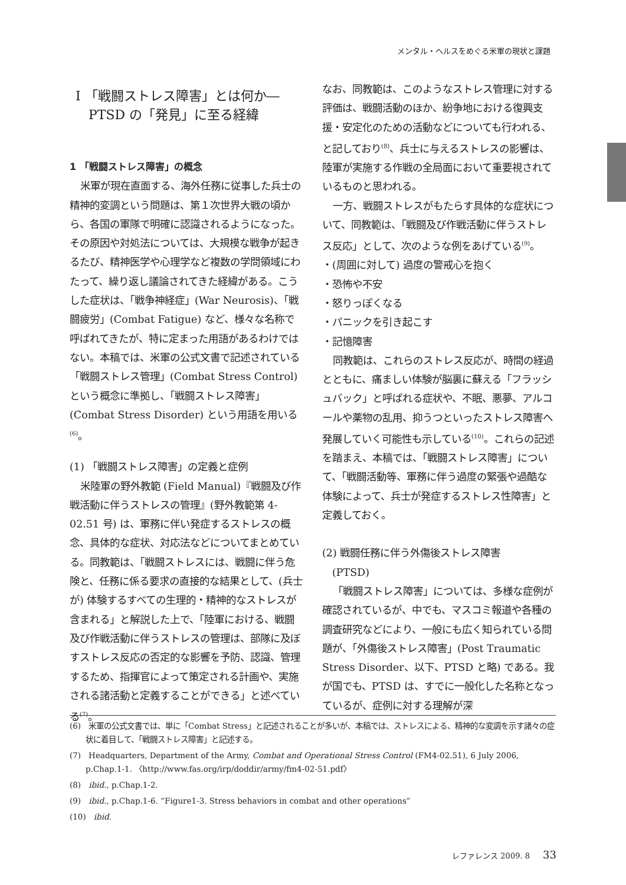メンタル・ヘルスをめぐる米軍の現状と課題
Ⅰ 「戦闘ストレス障害」とは何か―
　PTSD の「発見」に至る経緯
1 「戦闘ストレス障害」の概念
米軍が現在直面する、海外任務に従事した兵士の精神的変調という問題は、第１次世界大戦の頃から、各国の軍隊で明確に認識されるようになった。その原因や対処法については、大規模な戦争が起きるたび、精神医学や心理学など複数の学問領域にわたって、繰り返し議論されてきた経緯がある。こうした症状は、「戦争神経症」(War Neurosis)、「戦闘疲労」(Combat Fatigue) など、様々な名称で呼ばれてきたが、特に定まった用語があるわけではない。本稿では、米軍の公式文書で記述されている「戦闘ストレス管理」(Combat Stress Control) という概念に準拠し、「戦闘ストレス障害」(Combat Stress Disorder) という用語を用いる<sup>(6)</sup>。
(1) 「戦闘ストレス障害」の定義と症例
米陸軍の野外教範 (Field Manual)『戦闘及び作戦活動に伴うストレスの管理』(野外教範第 4-02.51 号) は、軍務に伴い発症するストレスの概念、具体的な症状、対応法などについてまとめている。同教範は、「戦闘ストレスには、戦闘に伴う危険と、任務に係る要求の直接的な結果として、(兵士が) 体験するすべての生理的・精神的なストレスが含まれる」と解説した上で、「陸軍における、戦闘及び作戦活動に伴うストレスの管理は、部隊に及ぼすストレス反応の否定的な影響を予防、認識、管理するため、指揮官によって策定される計画や、実施される諸活動と定義することができる」と述べている<sup>(7)</sup>。
なお、同教範は、このようなストレス管理に対する評価は、戦闘活動のほか、紛争地における復興支援・安定化のための活動などについても行われる、と記しており<sup>(8)</sup>、兵士に与えるストレスの影響は、陸軍が実施する作戦の全局面において重要視されているものと思われる。
一方、戦闘ストレスがもたらす具体的な症状について、同教範は、「戦闘及び作戦活動に伴うストレス反応」として、次のような例をあげている<sup>(9)</sup>。
・(周囲に対して) 過度の警戒心を抱く
・恐怖や不安
・怒りっぽくなる
・パニックを引き起こす
・記憶障害
同教範は、これらのストレス反応が、時間の経過とともに、痛ましい体験が脳裏に蘇える「フラッシュバック」と呼ばれる症状や、不眠、悪夢、アルコールや薬物の乱用、抑うつといったストレス障害へ発展していく可能性も示している<sup>(10)</sup>。これらの記述を踏まえ、本稿では、「戦闘ストレス障害」について、「戦闘活動等、軍務に伴う過度の緊張や過酷な体験によって、兵士が発症するストレス性障害」と定義しておく。
(2) 戦闘任務に伴う外傷後ストレス障害
　(PTSD)
「戦闘ストレス障害」については、多様な症例が確認されているが、中でも、マスコミ報道や各種の調査研究などにより、一般にも広く知られている問題が、「外傷後ストレス障害」(Post Traumatic Stress Disorder、以下、PTSD と略) である。我が国でも、PTSD は、すでに一般化した名称となっているが、症例に対する理解が深
(6)　米軍の公式文書では、単に「Combat Stress」と記述されることが多いが、本稿では、ストレスによる、精神的な変調を示す諸々の症状に着目して、「戦闘ストレス障害」と記述する。
(7)　Headquarters, Department of the Army, Combat and Operational Stress Control (FM4-02.51), 6 July 2006, p.Chap.1-1. 〈http://www.fas.org/irp/doddir/army/fm4-02-51.pdf〉
(8)　ibid., p.Chap.1-2.
(9)　ibid., p.Chap.1-6. “Figure1-3. Stress behaviors in combat and other operations”
(10)　ibid.
レファレンス 2009. 8 33